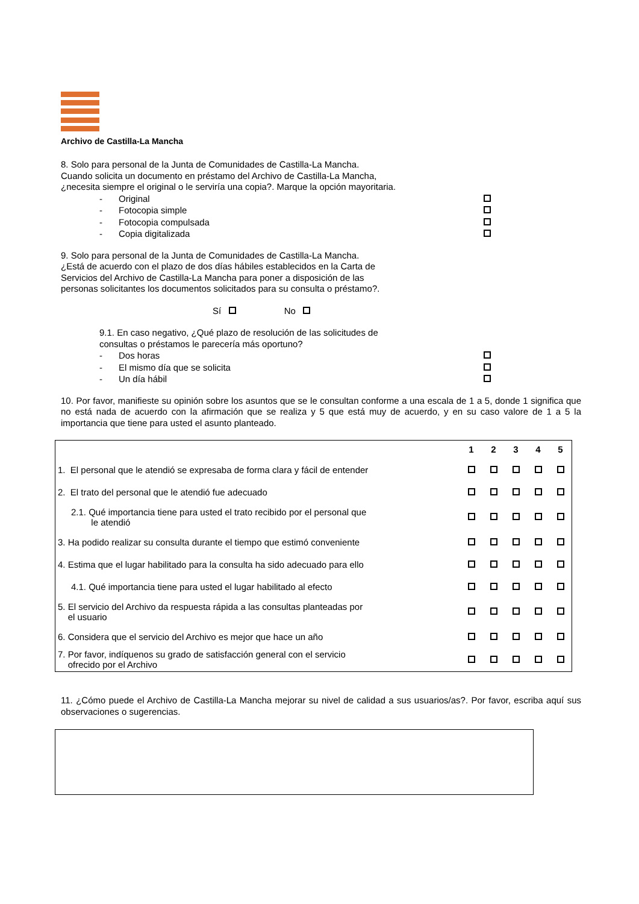Archivo de Castilla-La Mancha
8. Solo para personal de la Junta de Comunidades de Castilla-La Mancha.
Cuando solicita un documento en préstamo del Archivo de Castilla-La Mancha,
¿necesita siempre el original o le serviría una copia?. Marque la opción mayoritaria.
- Original
- Fotocopia simple
- Fotocopia compulsada
- Copia digitalizada
9. Solo para personal de la Junta de Comunidades de Castilla-La Mancha.
¿Está de acuerdo con el plazo de dos días hábiles establecidos en la Carta de
Servicios del Archivo de Castilla-La Mancha para poner a disposición de las
personas solicitantes los documentos solicitados para su consulta o préstamo?.
Sí No
9.1. En caso negativo, ¿Qué plazo de resolución de las solicitudes de
consultas o préstamos le parecería más oportuno?
- Dos horas
- El mismo día que se solicita
- Un día hábil
10. Por favor, manifieste su opinión sobre los asuntos que se le consultan conforme a una escala de 1 a 5, donde 1 significa que no está nada de acuerdo con la afirmación que se realiza y 5 que está muy de acuerdo, y en su caso valore de 1 a 5 la importancia que tiene para usted el asunto planteado.
| | 1 | 2 | 3 | 4 | 5 |
| 1. El personal que le atendió se expresaba de forma clara y fácil de entender | | | | | |
| 2. El trato del personal que le atendió fue adecuado | | | | | |
| 2.1. Qué importancia tiene para usted el trato recibido por el personal que le atendió | | | | | |
| 3. Ha podido realizar su consulta durante el tiempo que estimó conveniente | | | | | |
| 4. Estima que el lugar habilitado para la consulta ha sido adecuado para ello | | | | | |
| 4.1. Qué importancia tiene para usted el lugar habilitado al efecto | | | | | |
| 5. El servicio del Archivo da respuesta rápida a las consultas planteadas por el usuario | | | | | |
| 6. Considera que el servicio del Archivo es mejor que hace un año | | | | | |
| 7. Por favor, indíquenos su grado de satisfacción general con el servicio ofrecido por el Archivo | | | | | |
11. ¿Cómo puede el Archivo de Castilla-La Mancha mejorar su nivel de calidad a sus usuarios/as?. Por favor, escriba aquí sus observaciones o sugerencias.